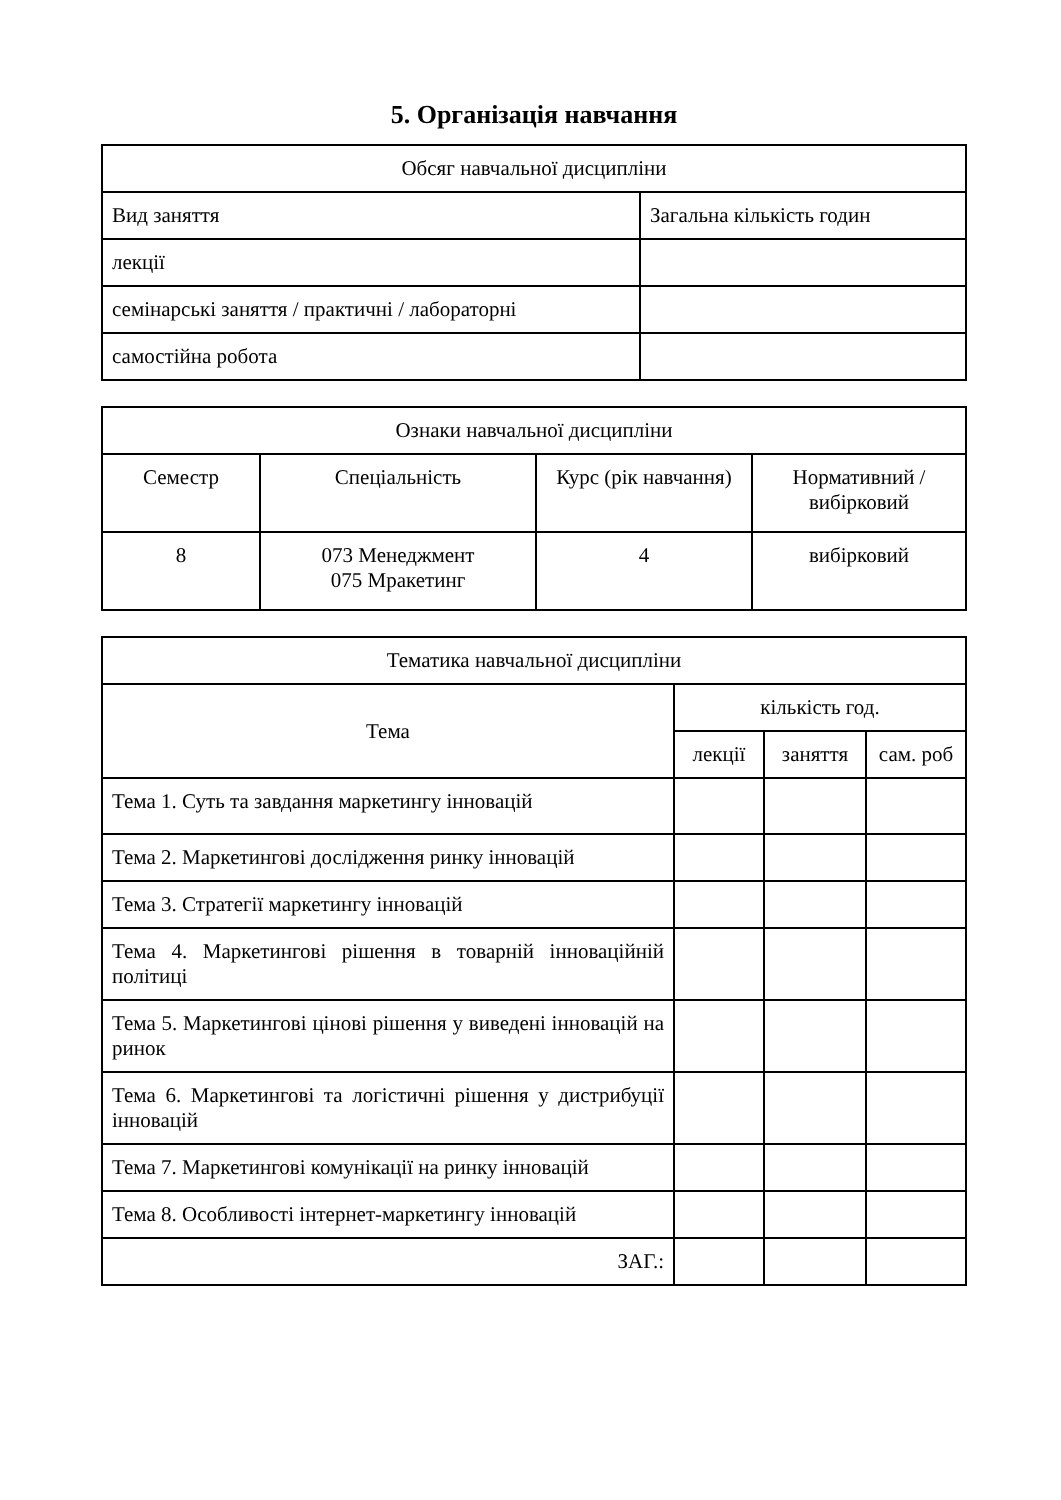5. Організація навчання
| Обсяг навчальної дисципліни | |
| --- | --- |
| Вид заняття | Загальна кількість годин |
| лекції | |
| семінарські заняття / практичні / лабораторні | |
| самостійна робота | |
| Ознаки навчальної дисципліни | | | |
| --- | --- | --- | --- |
| Семестр | Спеціальність | Курс (рік навчання) | Нормативний / вибірковий |
| 8 | 073 Менеджмент 075 Мракетинг | 4 | вибірковий |
| Тематика навчальної дисципліни | | | |
| --- | --- | --- | --- |
| Тема | кількість год. | | |
| | лекції | заняття | сам. роб |
| Тема 1. Суть та завдання маркетингу інновацій | | | |
| Тема 2. Маркетингові дослідження ринку інновацій | | | |
| Тема 3. Стратегії маркетингу інновацій | | | |
| Тема 4. Маркетингові рішення в товарній інноваційній політиці | | | |
| Тема 5. Маркетингові цінові рішення у виведені інновацій на ринок | | | |
| Тема 6. Маркетингові та логістичні рішення у дистрибуції інновацій | | | |
| Тема 7. Маркетингові комунікації на ринку інновацій | | | |
| Тема 8. Особливості інтернет-маркетингу інновацій | | | |
| ЗАГ.: | | | |